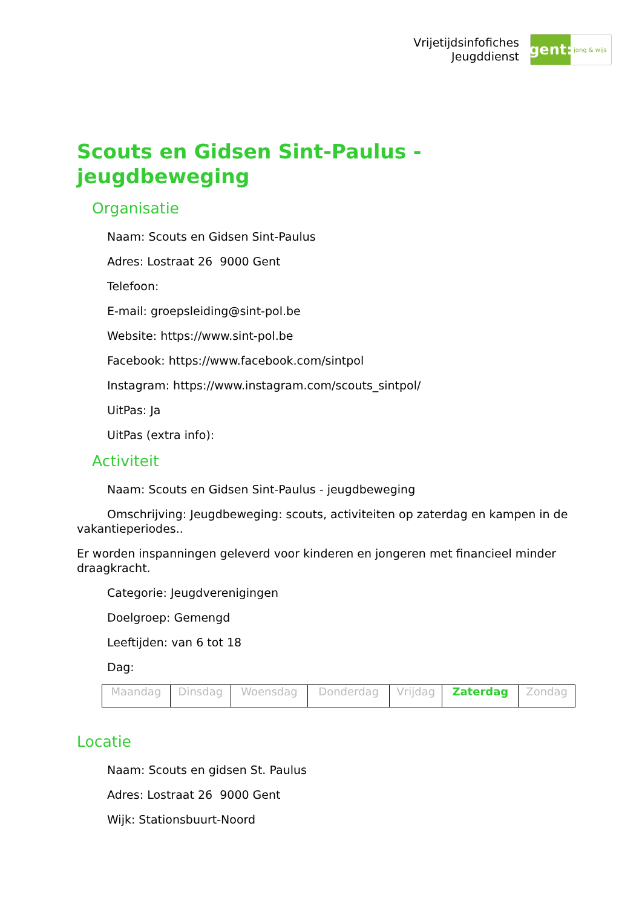Vrijetijdsinfofiches
Jeugddienst
gent:
jong & wijs
Scouts en Gidsen Sint-Paulus - jeugdbeweging
Organisatie
Naam: Scouts en Gidsen Sint-Paulus
Adres: Lostraat 26 9000 Gent
Telefoon:
E-mail: groepsleiding@sint-pol.be
Website: https://www.sint-pol.be
Facebook: https://www.facebook.com/sintpol
Instagram: https://www.instagram.com/scouts_sintpol/
UitPas: Ja
UitPas (extra info):
Activiteit
Naam: Scouts en Gidsen Sint-Paulus - jeugdbeweging
Omschrijving: Jeugdbeweging: scouts, activiteiten op zaterdag en kampen in de vakantieperiodes..
Er worden inspanningen geleverd voor kinderen en jongeren met financieel minder draagkracht.
Categorie: Jeugdverenigingen
Doelgroep: Gemengd
Leeftijden: van 6 tot 18
Dag:
| Maandag | Dinsdag | Woensdag | Donderdag | Vrijdag | Zaterdag | Zondag |
Locatie
Naam: Scouts en gidsen St. Paulus
Adres: Lostraat 26 9000 Gent
Wijk: Stationsbuurt-Noord